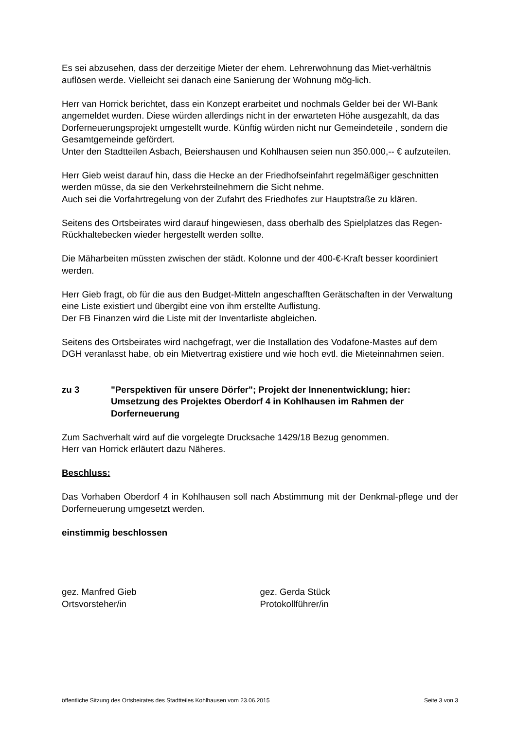Es sei abzusehen, dass der derzeitige Mieter der ehem. Lehrerwohnung das Miet-verhältnis auflösen werde. Vielleicht sei danach eine Sanierung der Wohnung mög-lich.
Herr van Horrick berichtet, dass ein Konzept erarbeitet und nochmals Gelder bei der WI-Bank angemeldet wurden. Diese würden allerdings nicht in der erwarteten Höhe ausgezahlt, da das Dorferneuerungsprojekt umgestellt wurde. Künftig würden nicht nur Gemeindeteile , sondern die Gesamtgemeinde gefördert.
Unter den Stadtteilen Asbach, Beiershausen und Kohlhausen seien nun 350.000,-- € aufzuteilen.
Herr Gieb weist darauf hin, dass die Hecke an der Friedhofseinfahrt regelmäßiger geschnitten werden müsse, da sie den Verkehrsteilnehmern die Sicht nehme.
Auch sei die Vorfahrtregelung von der Zufahrt des Friedhofes zur Hauptstraße zu klären.
Seitens des Ortsbeirates wird darauf hingewiesen, dass oberhalb des Spielplatzes das Regen-Rückhaltebecken wieder hergestellt werden sollte.
Die Mäharbeiten müssten zwischen der städt. Kolonne und der 400-€-Kraft besser koordiniert werden.
Herr Gieb fragt, ob für die aus den Budget-Mitteln angeschafften Gerätschaften in der Verwaltung eine Liste existiert und übergibt eine von ihm erstellte Auflistung.
Der FB Finanzen wird die Liste mit der Inventarliste abgleichen.
Seitens des Ortsbeirates wird nachgefragt, wer die Installation des Vodafone-Mastes auf dem DGH veranlasst habe, ob ein Mietvertrag existiere und wie hoch evtl. die Mieteinnahmen seien.
zu 3 "Perspektiven für unsere Dörfer"; Projekt der Innenentwicklung; hier: Umsetzung des Projektes Oberdorf 4 in Kohlhausen im Rahmen der Dorferneuerung
Zum Sachverhalt wird auf die vorgelegte Drucksache 1429/18 Bezug genommen.
Herr van Horrick erläutert dazu Näheres.
Beschluss:
Das Vorhaben Oberdorf 4 in Kohlhausen soll nach Abstimmung mit der Denkmal-pflege und der Dorferneuerung umgesetzt werden.
einstimmig beschlossen
gez. Manfred Gieb
Ortsvorsteher/in
gez. Gerda Stück
Protokollführer/in
öffentliche Sitzung des Ortsbeirates des Stadtteiles Kohlhausen vom 23.06.2015 Seite 3 von 3